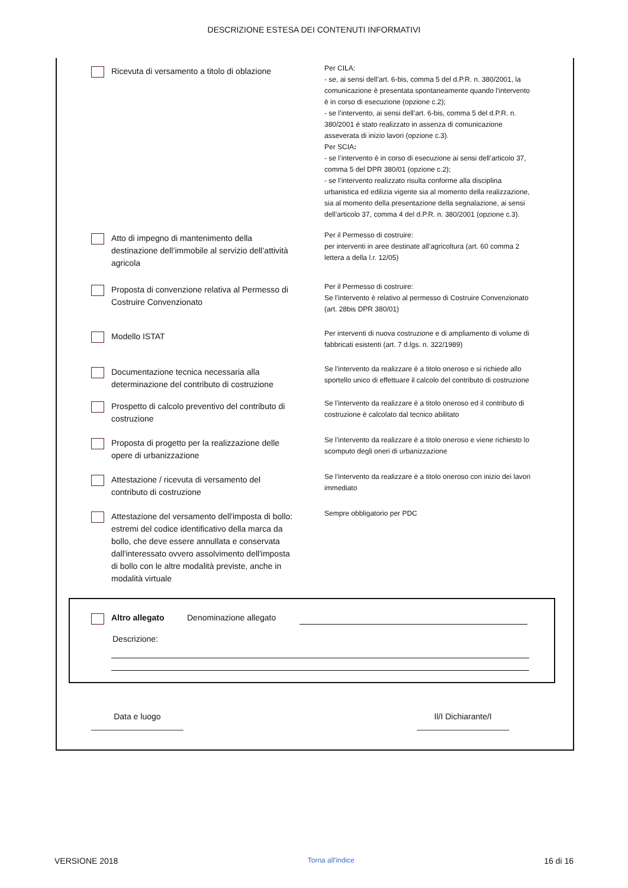DESCRIZIONE ESTESA DEI CONTENUTI INFORMATIVI
Ricevuta di versamento a titolo di oblazione
Per CILA:
- se, ai sensi dell’art. 6-bis, comma 5 del d.P.R. n. 380/2001, la comunicazione è presentata spontaneamente quando l'intervento è in corso di esecuzione (opzione c.2);
- se l’intervento, ai sensi dell’art. 6-bis, comma 5 del d.P.R. n. 380/2001 è stato realizzato in assenza di comunicazione asseverata di inizio lavori (opzione c.3).
Per SCIA:
- se l’intervento è in corso di esecuzione ai sensi dell’articolo 37, comma 5 del DPR 380/01 (opzione c.2);
- se l’intervento realizzato risulta conforme alla disciplina urbanistica ed edilizia vigente sia al momento della realizzazione, sia al momento della presentazione della segnalazione, ai sensi dell’articolo 37, comma 4 del d.P.R. n. 380/2001 (opzione c.3).
Atto di impegno di mantenimento della destinazione dell’immobile al servizio dell’attività agricola
Per il Permesso di costruire:
per interventi in aree destinate all’agricoltura (art. 60 comma 2 lettera a della l.r. 12/05)
Proposta di convenzione relativa al Permesso di Costruire Convenzionato
Per il Permesso di costruire:
Se l’intervento è relativo al permesso di Costruire Convenzionato (art. 28bis DPR 380/01)
Modello ISTAT
Per interventi di nuova costruzione e di ampliamento di volume di fabbricati esistenti (art. 7 d.lgs. n. 322/1989)
Documentazione tecnica necessaria alla determinazione del contributo di costruzione
Se l’intervento da realizzare è a titolo oneroso e si richiede allo sportello unico di effettuare il calcolo del contributo di costruzione
Prospetto di calcolo preventivo del contributo di costruzione
Se l’intervento da realizzare è a titolo oneroso ed il contributo di costruzione è calcolato dal tecnico abilitato
Proposta di progetto per la realizzazione delle opere di urbanizzazione
Se l’intervento da realizzare è a titolo oneroso e viene richiesto lo scomputo degli oneri di urbanizzazione
Attestazione / ricevuta di versamento del contributo di costruzione
Se l’intervento da realizzare è a titolo oneroso con inizio dei lavori immediato
Attestazione del versamento dell'imposta di bollo: estremi del codice identificativo della marca da bollo, che deve essere annullata e conservata dall'interessato ovvero assolvimento dell'imposta di bollo con le altre modalità previste, anche in modalità virtuale
Sempre obbligatorio per PDC
Altro allegato Denominazione allegato
Descrizione:
Data e luogo
____________________
Il/I Dichiarante/I
____________________
VERSIONE 2018 Torna all'indice 16 di 16